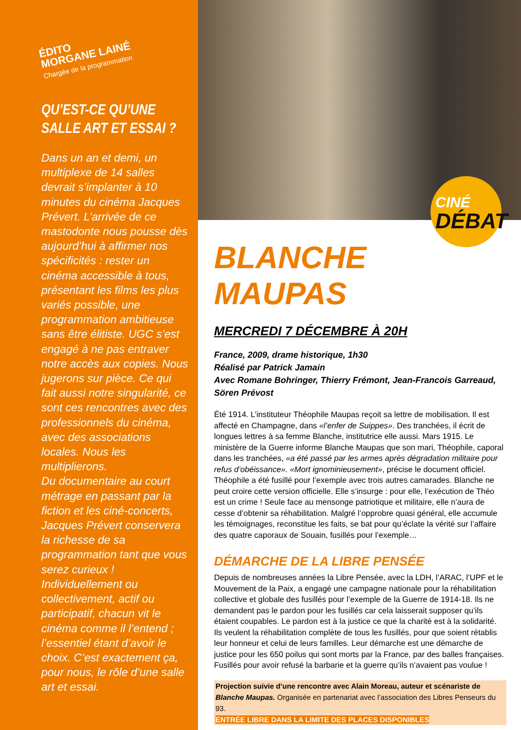ÉDITO
MORGANE LAINÉ
Chargée de la programmation
QU’EST-CE QU’UNE
SALLE ART ET ESSAI ?
Dans un an et demi, un multiplexe de 14 salles devrait s’implanter à 10 minutes du cinéma Jacques Prévert. L’arrivée de ce mastodonte nous pousse dès aujourd’hui à affirmer nos spécificités : rester un cinéma accessible à tous, présentant les films les plus variés possible, une programmation ambitieuse sans être élitiste. UGC s’est engagé à ne pas entraver notre accès aux copies. Nous jugerons sur pièce. Ce qui fait aussi notre singularité, ce sont ces rencontres avec des professionnels du cinéma, avec des associations locales. Nous les multiplierons.
Du documentaire au court métrage en passant par la fiction et les ciné-concerts, Jacques Prévert conservera la richesse de sa programmation tant que vous serez curieux ! Individuellement ou collectivement, actif ou participatif, chacun vit le cinéma comme il l’entend ; l’essentiel étant d’avoir le choix. C’est exactement ça, pour nous, le rôle d’une salle art et essai.
CINÉ
DÉBAT
BLANCHE MAUPAS
MERCREDI 7 DÉCEMBRE À 20H
France, 2009, drame historique, 1h30
Réalisé par Patrick Jamain
Avec Romane Bohringer, Thierry Frémont, Jean-Francois Garreaud, Sören Prévost
Été 1914. L’instituteur Théophile Maupas reçoit sa lettre de mobilisation. Il est affecté en Champagne, dans «l’enfer de Suippes». Des tranchées, il écrit de longues lettres à sa femme Blanche, institutrice elle aussi. Mars 1915. Le ministère de la Guerre informe Blanche Maupas que son mari, Théophile, caporal dans les tranchées, «a été passé par les armes après dégradation militaire pour refus d’obéissance». «Mort ignominieusement», précise le document officiel. Théophile a été fusillé pour l’exemple avec trois autres camarades. Blanche ne peut croire cette version officielle. Elle s’insurge : pour elle, l’exécution de Théo est un crime ! Seule face au mensonge patriotique et militaire, elle n’aura de cesse d’obtenir sa réhabilitation. Malgré l’opprobre quasi général, elle accumule les témoignages, reconstitue les faits, se bat pour qu’éclate la vérité sur l’affaire des quatre caporaux de Souain, fusillés pour l’exemple…
DÉMARCHE DE LA LIBRE PENSÉE
Depuis de nombreuses années la Libre Pensée, avec la LDH, l’ARAC, l’UPF et le Mouvement de la Paix, a engagé une campagne nationale pour la réhabilitation collective et globale des fusillés pour l’exemple de la Guerre de 1914-18. Ils ne demandent pas le pardon pour les fusillés car cela laisserait supposer qu’ils étaient coupables. Le pardon est à la justice ce que la charité est à la solidarité. Ils veulent la réhabilitation complète de tous les fusillés, pour que soient rétablis leur honneur et celui de leurs familles. Leur démarche est une démarche de justice pour les 650 poilus qui sont morts par la France, par des balles françaises. Fusillés pour avoir refusé la barbarie et la guerre qu’ils n’avaient pas voulue !
Projection suivie d’une rencontre avec Alain Moreau, auteur et scénariste de Blanche Maupas. Organisée en partenariat avec l’association des Libres Penseurs du 93.
ENTRÉE LIBRE DANS LA LIMITE DES PLACES DISPONIBLES